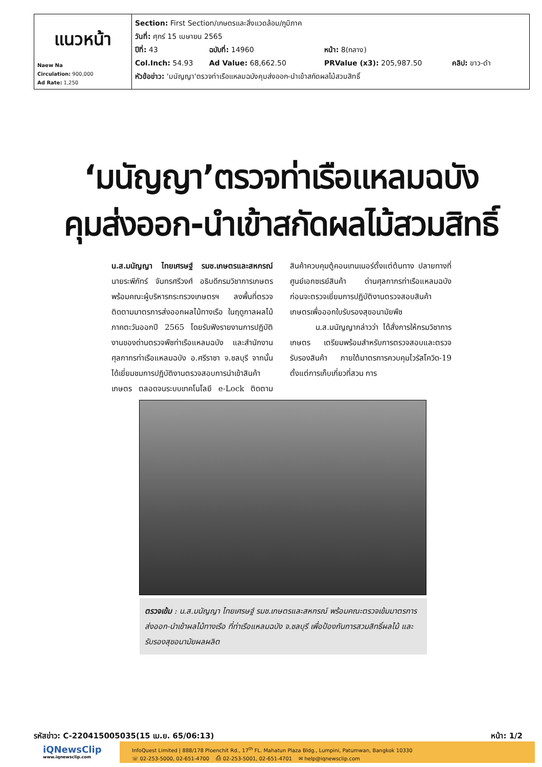| แนวหน้า Naew Na Circulation: 900,000 Ad Rate: 1,250 | Section: First Section/เกษตรและสิ่งแวดล้อม/ภูมิภาค วันที่: ศุกร์ 15 เมษายน 2565 ปีที่: 43 ฉบับที่: 14960 หน้า: 8(กลาง) Col.Inch: 54.93 Ad Value: 68,662.50 PRValue (x3): 205,987.50 คลิป: ขาว-ดำ หัวข้อข่าว: 'มนัญญา'ตรวจท่าเรือแหลมฉบังคุมส่งออก-นำเข้าสกัดผลไม้สวมสิทธิ์ |
‘มนัญญา’ตรวจท่าเรือแหลมฉบัง
คุมส่งออก-นำเข้าสกัดผลไม้สวมสิทธิ์
น.ส.มนัญญา ไทยเศรษฐ์ รมช.เกษตรและสหกรณ์ นายระพีภัทร์ จันทรศรีวงศ์ อธิบดีกรมวิชาการเกษตร พร้อมคณะผู้บริหารกระทรวงเกษตรฯ ลงพื้นที่ตรวจติดตามมาตรการส่งออกผลไม้ทางเรือ ในฤดูกาลผลไม้ภาคตะวันออกปี 2565 โดยรับฟังรายงานการปฏิบัติงานของด่านตรวจพืชท่าเรือแหลมฉบัง และสำนักงานศุลกากรท่าเรือแหลมฉบัง อ.ศรีราชา จ.ชลบุรี จากนั้นได้เยี่ยมชมการปฏิบัติงานตรวจสอบการนำเข้าสินค้าเกษตร ตลอดจนระบบเทคโนโลยี e-Lock ติดตามสินค้าควบคุมตู้คอนเทนเนอร์ตั้งแต่ต้นทาง ปลายทางที่ศูนย์เอกซเรย์สินค้า ด่านศุลกากรท่าเรือแหลมฉบัง ก่อนจะตรวจเยี่ยมการปฏิบัติงานตรวจสอบสินค้าเกษตรเพื่อออกใบรับรองสุขอนามัยพืช
น.ส.มนัญญากล่าวว่า ได้สั่งการให้กรมวิชาการเกษตร เตรียมพร้อมสำหรับการตรวจสอบและตรวจรับรองสินค้า ภายใต้มาตรการควบคุมไวรัสโควิด-19 ตั้งแต่การเก็บเกี่ยวที่สวน การ
ตรวจเข้ม : น.ส.มนัญญา ไทยเศรษฐ์ รมช.เกษตรและสหกรณ์ พร้อมคณะตรวจเข้มมาตรการส่งออก-นำเข้าผลไม้ทางเรือ ที่ท่าเรือแหลมฉบัง จ.ชลบุรี เพื่อป้องกันการสวมสิทธิ์ผลไม้ และรับรองสุขอนามัยผลผลิต
รหัสข่าว: C-220415005035(15 เม.ย. 65/06:13) หน้า: 1/2
iQNewsClip
www.iqnewsclip.com
InfoQuest Limited | 888/178 Ploenchit Rd., 17<sup>th</sup> FL. Mahatun Plaza Bldg., Lumpini, Patumwan, Bangkok 10330
☏ 02-253-5000, 02-651-4700 ⎙ 02-253-5001, 02-651-4701 ✉ help@iqnewsclip.com